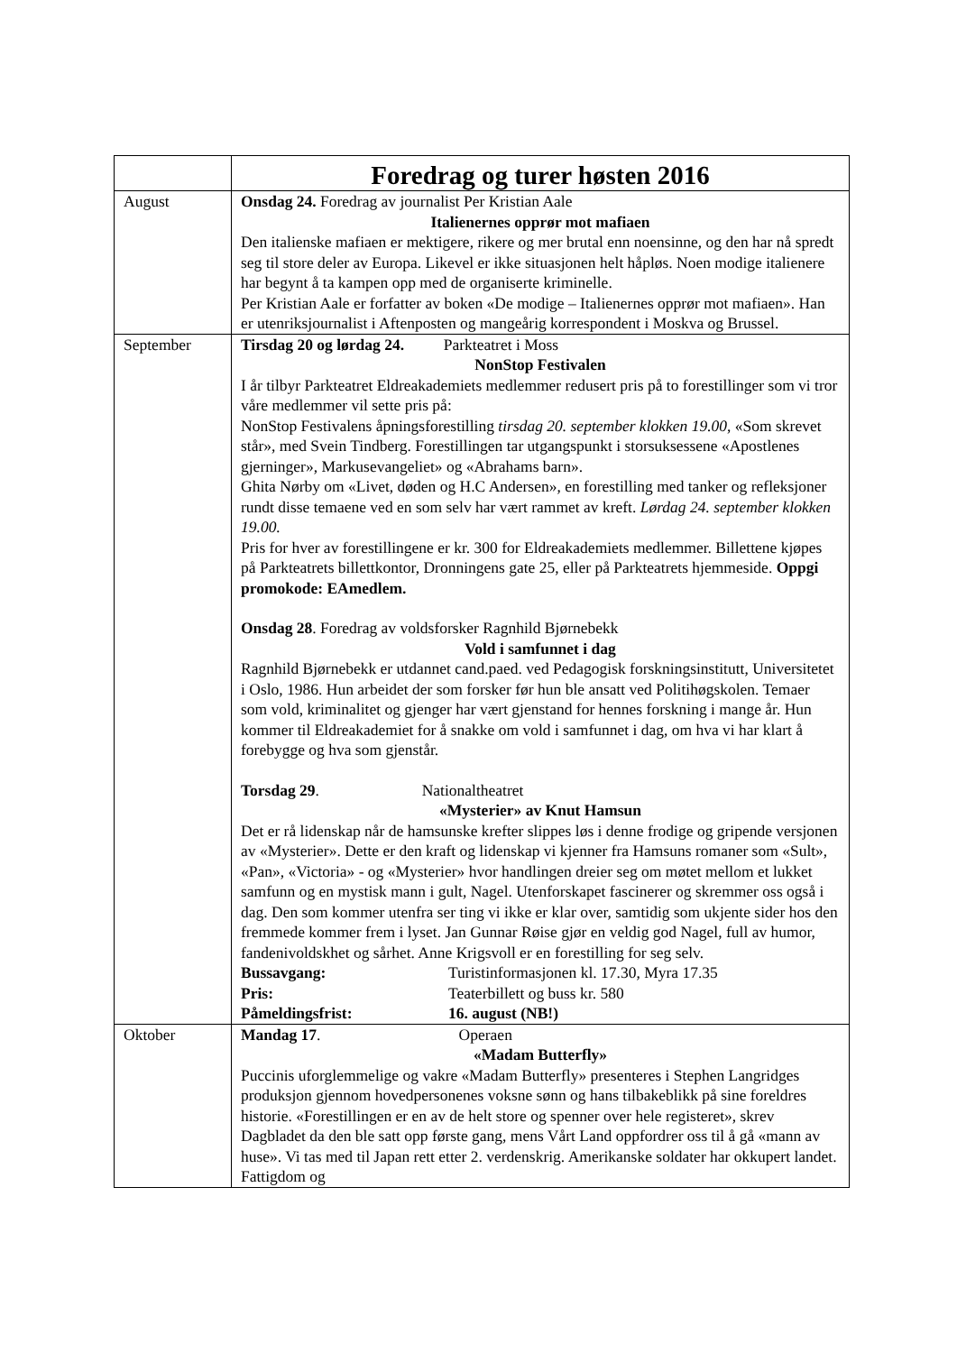| | Foredrag og turer høsten 2016 |
| August | Onsdag 24. Foredrag av journalist Per Kristian Aale Italienernes opprør mot mafiaen Den italienske mafiaen er mektigere, rikere og mer brutal enn noensinne, og den har nå spredt seg til store deler av Europa. Likevel er ikke situasjonen helt håpløs. Noen modige italienere har begynt å ta kampen opp med de organiserte kriminelle. Per Kristian Aale er forfatter av boken «De modige – Italienernes opprør mot mafiaen». Han er utenriksjournalist i Aftenposten og mangeårig korrespondent i Moskva og Brussel. |
| September | Tirsdag 20 og lørdag 24. Parkteatret i Moss NonStop Festivalen I år tilbyr Parkteatret Eldreakademiets medlemmer redusert pris på to forestillinger som vi tror våre medlemmer vil sette pris på: NonStop Festivalens åpningsforestilling tirsdag 20. september klokken 19.00 , «Som skrevet står», med Svein Tindberg. Forestillingen tar utgangspunkt i storsuksessene «Apostlenes gjerninger», Markusevangeliet» og «Abrahams barn». Ghita Nørby om «Livet, døden og H.C Andersen», en forestilling med tanker og refleksjoner rundt disse temaene ved en som selv har vært rammet av kreft. Lørdag 24. september klokken 19.00. Pris for hver av forestillingene er kr. 300 for Eldreakademiets medlemmer. Billettene kjøpes på Parkteatrets billettkontor, Dronningens gate 25, eller på Parkteatrets hjemmeside. Oppgi promokode: EAmedlem. Onsdag 28 . Foredrag av voldsforsker Ragnhild Bjørnebekk Vold i samfunnet i dag Ragnhild Bjørnebekk er utdannet cand.paed. ved Pedagogisk forskningsinstitutt, Universitetet i Oslo, 1986. Hun arbeidet der som forsker før hun ble ansatt ved Politihøgskolen. Temaer som vold, kriminalitet og gjenger har vært gjenstand for hennes forskning i mange år. Hun kommer til Eldreakademiet for å snakke om vold i samfunnet i dag, om hva vi har klart å forebygge og hva som gjenstår. Torsdag 29 . Nationaltheatret «Mysterier» av Knut Hamsun Det er rå lidenskap når de hamsunske krefter slippes løs i denne frodige og gripende versjonen av «Mysterier». Dette er den kraft og lidenskap vi kjenner fra Hamsuns romaner som «Sult», «Pan», «Victoria» - og «Mysterier» hvor handlingen dreier seg om møtet mellom et lukket samfunn og en mystisk mann i gult, Nagel. Utenforskapet fascinerer og skremmer oss også i dag. Den som kommer utenfra ser ting vi ikke er klar over, samtidig som ukjente sider hos den fremmede kommer frem i lyset. Jan Gunnar Røise gjør en veldig god Nagel, full av humor, fandenivoldskhet og sårhet. Anne Krigsvoll er en forestilling for seg selv. Bussavgang: Turistinformasjonen kl. 17.30, Myra 17.35 Pris: Teaterbillett og buss kr. 580 Påmeldingsfrist: 16. august (NB!) |
| Oktober | Mandag 17 . Operaen «Madam Butterfly» Puccinis uforglemmelige og vakre «Madam Butterfly» presenteres i Stephen Langridges produksjon gjennom hovedpersonenes voksne sønn og hans tilbakeblikk på sine foreldres historie. «Forestillingen er en av de helt store og spenner over hele registeret», skrev Dagbladet da den ble satt opp første gang, mens Vårt Land oppfordrer oss til å gå «mann av huse». Vi tas med til Japan rett etter 2. verdenskrig. Amerikanske soldater har okkupert landet. Fattigdom og |